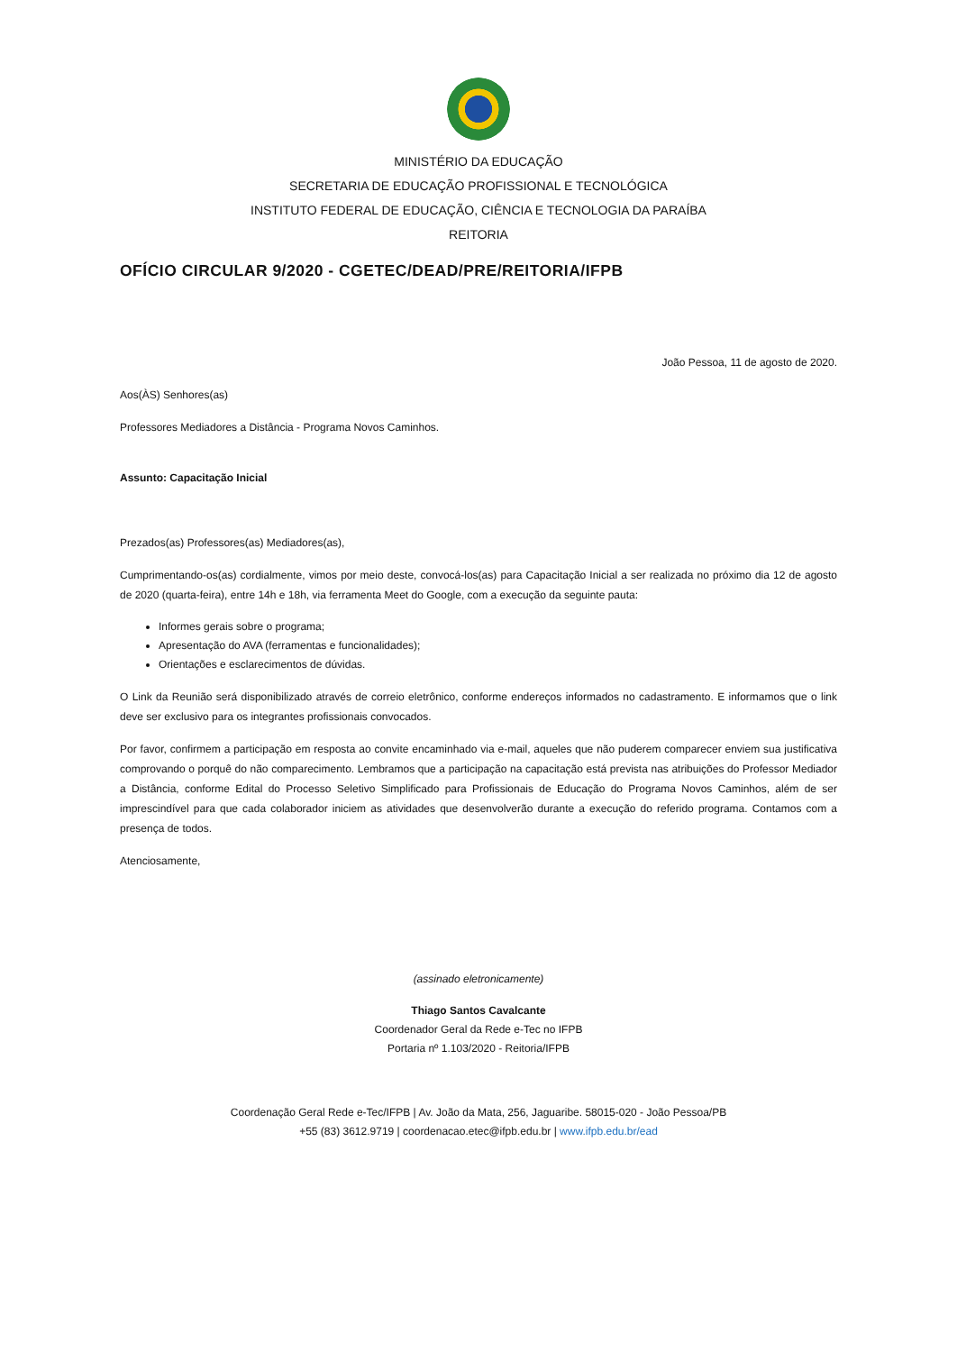MINISTÉRIO DA EDUCAÇÃO
SECRETARIA DE EDUCAÇÃO PROFISSIONAL E TECNOLÓGICA
INSTITUTO FEDERAL DE EDUCAÇÃO, CIÊNCIA E TECNOLOGIA DA PARAÍBA
REITORIA
OFÍCIO CIRCULAR 9/2020 - CGETEC/DEAD/PRE/REITORIA/IFPB
João Pessoa, 11 de agosto de 2020.
Aos(ÀS) Senhores(as)
Professores Mediadores a Distância - Programa Novos Caminhos.
Assunto: Capacitação Inicial
Prezados(as) Professores(as) Mediadores(as),
Cumprimentando-os(as) cordialmente, vimos por meio deste, convocá-los(as) para Capacitação Inicial a ser realizada no próximo dia 12 de agosto de 2020 (quarta-feira), entre 14h e 18h, via ferramenta Meet do Google, com a execução da seguinte pauta:
Informes gerais sobre o programa;
Apresentação do AVA (ferramentas e funcionalidades);
Orientações e esclarecimentos de dúvidas.
O Link da Reunião será disponibilizado através de correio eletrônico, conforme endereços informados no cadastramento. E informamos que o link deve ser exclusivo para os integrantes profissionais convocados.
Por favor, confirmem a participação em resposta ao convite encaminhado via e-mail, aqueles que não puderem comparecer enviem sua justificativa comprovando o porquê do não comparecimento. Lembramos que a participação na capacitação está prevista nas atribuições do Professor Mediador a Distância, conforme Edital do Processo Seletivo Simplificado para Profissionais de Educação do Programa Novos Caminhos, além de ser imprescindível para que cada colaborador iniciem as atividades que desenvolverão durante a execução do referido programa. Contamos com a presença de todos.
Atenciosamente,
(assinado eletronicamente)
Thiago Santos Cavalcante
Coordenador Geral da Rede e-Tec no IFPB
Portaria nº 1.103/2020 - Reitoria/IFPB
Coordenação Geral Rede e-Tec/IFPB | Av. João da Mata, 256, Jaguaribe. 58015-020 - João Pessoa/PB
+55 (83) 3612.9719 | coordenacao.etec@ifpb.edu.br | www.ifpb.edu.br/ead